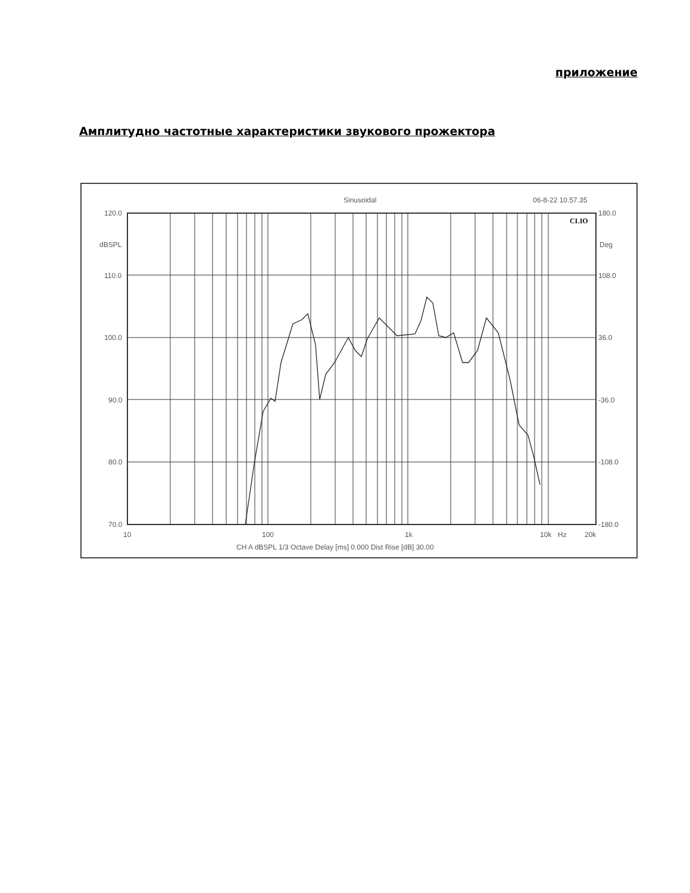приложение
Амплитудно частотные характеристики звукового прожектора
Sinusoidal
06-8-22 10.57.35
CLIO
120.0
dBSPL
110.0
100.0
90.0
80.0
70.0
180.0
Deg
108.0
36.0
-36.0
-108.0
-180.0
10
100
1k
10k
Hz
20k
CH A dBSPL 1/3 Octave Delay [ms] 0.000 Dist Rise [dB] 30.00